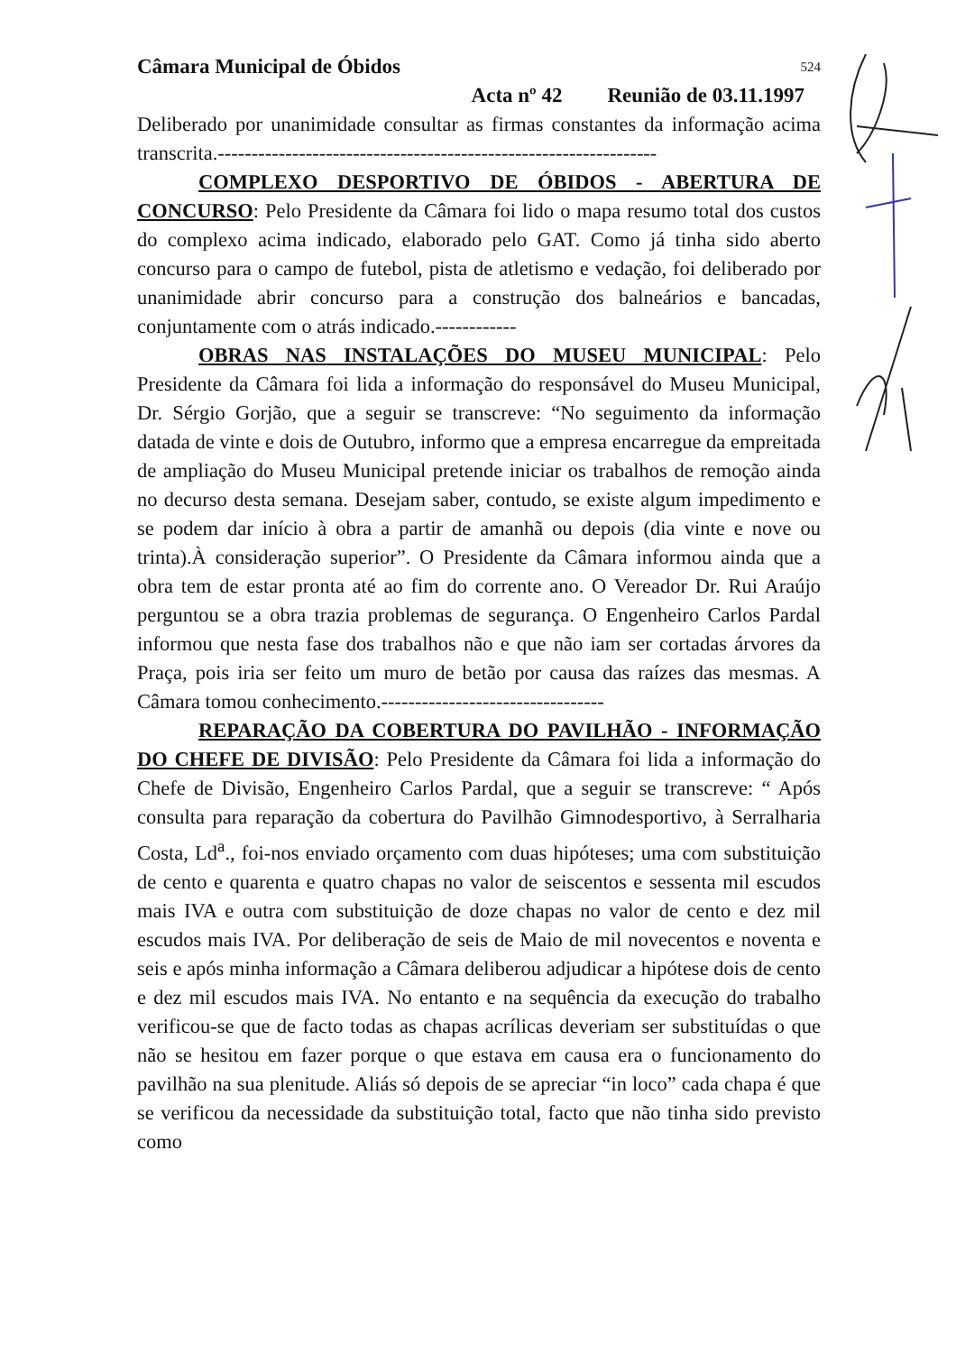Câmara Municipal de Óbidos 524
Acta nº 42 Reunião de 03.11.1997
Deliberado por unanimidade consultar as firmas constantes da informação acima transcrita.-----------------------------------------------------------------
COMPLEXO DESPORTIVO DE ÓBIDOS - ABERTURA DE CONCURSO: Pelo Presidente da Câmara foi lido o mapa resumo total dos custos do complexo acima indicado, elaborado pelo GAT. Como já tinha sido aberto concurso para o campo de futebol, pista de atletismo e vedação, foi deliberado por unanimidade abrir concurso para a construção dos balneários e bancadas, conjuntamente com o atrás indicado.------------
OBRAS NAS INSTALAÇÕES DO MUSEU MUNICIPAL: Pelo Presidente da Câmara foi lida a informação do responsável do Museu Municipal, Dr. Sérgio Gorjão, que a seguir se transcreve: “No seguimento da informação datada de vinte e dois de Outubro, informo que a empresa encarregue da empreitada de ampliação do Museu Municipal pretende iniciar os trabalhos de remoção ainda no decurso desta semana. Desejam saber, contudo, se existe algum impedimento e se podem dar início à obra a partir de amanhã ou depois (dia vinte e nove ou trinta).À consideração superior”. O Presidente da Câmara informou ainda que a obra tem de estar pronta até ao fim do corrente ano. O Vereador Dr. Rui Araújo perguntou se a obra trazia problemas de segurança. O Engenheiro Carlos Pardal informou que nesta fase dos trabalhos não e que não iam ser cortadas árvores da Praça, pois iria ser feito um muro de betão por causa das raízes das mesmas. A Câmara tomou conhecimento.---------------------------------
REPARAÇÃO DA COBERTURA DO PAVILHÃO - INFORMAÇÃO DO CHEFE DE DIVISÃO: Pelo Presidente da Câmara foi lida a informação do Chefe de Divisão, Engenheiro Carlos Pardal, que a seguir se transcreve: “ Após consulta para reparação da cobertura do Pavilhão Gimnodesportivo, à Serralharia Costa, Ld<sup>a</sup>., foi-nos enviado orçamento com duas hipóteses; uma com substituição de cento e quarenta e quatro chapas no valor de seiscentos e sessenta mil escudos mais IVA e outra com substituição de doze chapas no valor de cento e dez mil escudos mais IVA. Por deliberação de seis de Maio de mil novecentos e noventa e seis e após minha informação a Câmara deliberou adjudicar a hipótese dois de cento e dez mil escudos mais IVA. No entanto e na sequência da execução do trabalho verificou-se que de facto todas as chapas acrílicas deveriam ser substituídas o que não se hesitou em fazer porque o que estava em causa era o funcionamento do pavilhão na sua plenitude. Aliás só depois de se apreciar “in loco” cada chapa é que se verificou da necessidade da substituição total, facto que não tinha sido previsto como